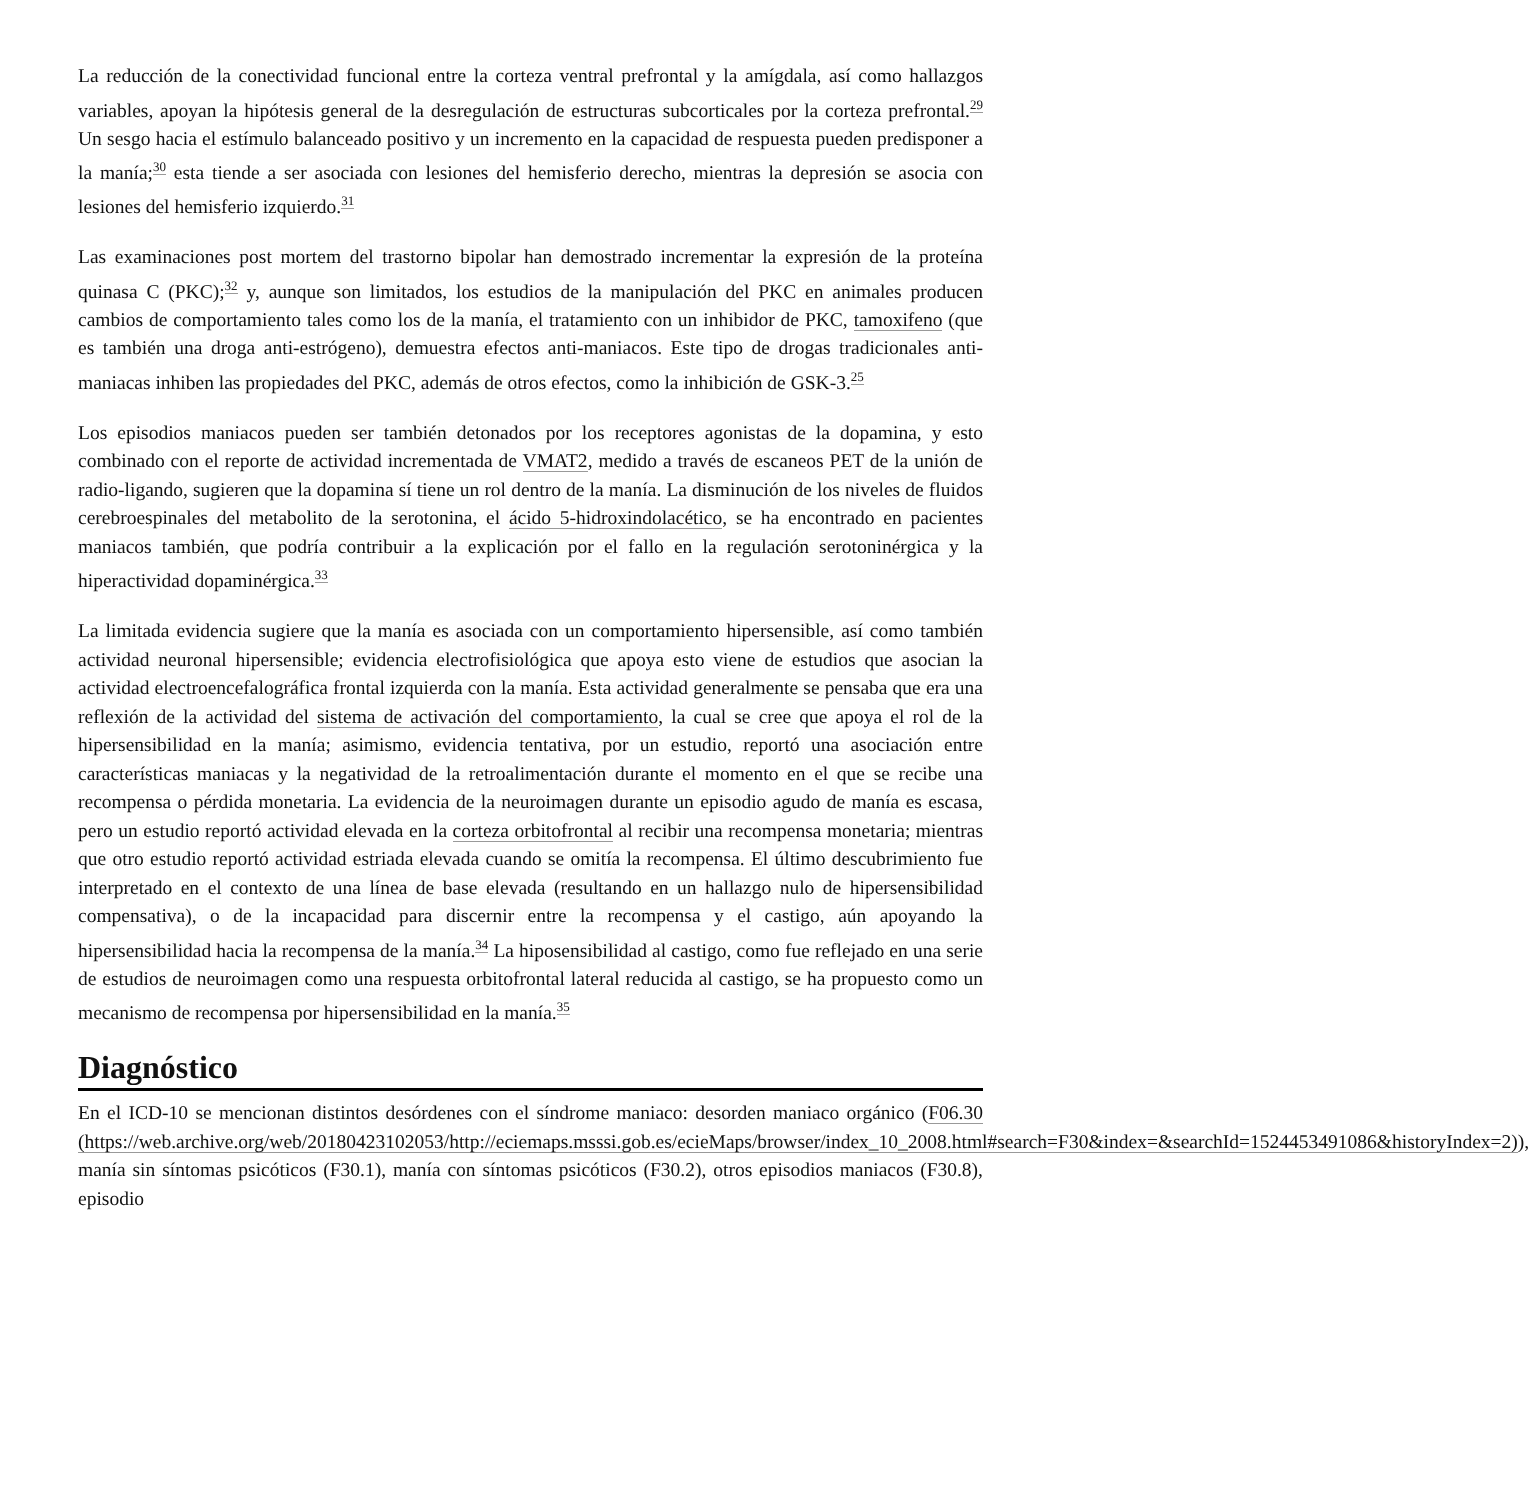La reducción de la conectividad funcional entre la corteza ventral prefrontal y la amígdala, así como hallazgos variables, apoyan la hipótesis general de la desregulación de estructuras subcorticales por la corteza prefrontal.<sup>29</sup> Un sesgo hacia el estímulo balanceado positivo y un incremento en la capacidad de respuesta pueden predisponer a la manía;<sup>30</sup> esta tiende a ser asociada con lesiones del hemisferio derecho, mientras la depresión se asocia con lesiones del hemisferio izquierdo.<sup>31</sup>
Las examinaciones post mortem del trastorno bipolar han demostrado incrementar la expresión de la proteína quinasa C (PKC);<sup>32</sup> y, aunque son limitados, los estudios de la manipulación del PKC en animales producen cambios de comportamiento tales como los de la manía, el tratamiento con un inhibidor de PKC, tamoxifeno (que es también una droga anti-estrógeno), demuestra efectos anti-maniacos. Este tipo de drogas tradicionales anti-maniacas inhiben las propiedades del PKC, además de otros efectos, como la inhibición de GSK-3.<sup>25</sup>
Los episodios maniacos pueden ser también detonados por los receptores agonistas de la dopamina, y esto combinado con el reporte de actividad incrementada de VMAT2, medido a través de escaneos PET de la unión de radio-ligando, sugieren que la dopamina sí tiene un rol dentro de la manía. La disminución de los niveles de fluidos cerebroespinales del metabolito de la serotonina, el ácido 5-hidroxindolacético, se ha encontrado en pacientes maniacos también, que podría contribuir a la explicación por el fallo en la regulación serotoninérgica y la hiperactividad dopaminérgica.<sup>33</sup>
La limitada evidencia sugiere que la manía es asociada con un comportamiento hipersensible, así como también actividad neuronal hipersensible; evidencia electrofisiológica que apoya esto viene de estudios que asocian la actividad electroencefalográfica frontal izquierda con la manía. Esta actividad generalmente se pensaba que era una reflexión de la actividad del sistema de activación del comportamiento, la cual se cree que apoya el rol de la hipersensibilidad en la manía; asimismo, evidencia tentativa, por un estudio, reportó una asociación entre características maniacas y la negatividad de la retroalimentación durante el momento en el que se recibe una recompensa o pérdida monetaria. La evidencia de la neuroimagen durante un episodio agudo de manía es escasa, pero un estudio reportó actividad elevada en la corteza orbitofrontal al recibir una recompensa monetaria; mientras que otro estudio reportó actividad estriada elevada cuando se omitía la recompensa. El último descubrimiento fue interpretado en el contexto de una línea de base elevada (resultando en un hallazgo nulo de hipersensibilidad compensativa), o de la incapacidad para discernir entre la recompensa y el castigo, aún apoyando la hipersensibilidad hacia la recompensa de la manía.<sup>34</sup> La hiposensibilidad al castigo, como fue reflejado en una serie de estudios de neuroimagen como una respuesta orbitofrontal lateral reducida al castigo, se ha propuesto como un mecanismo de recompensa por hipersensibilidad en la manía.<sup>35</sup>
Diagnóstico
En el ICD-10 se mencionan distintos desórdenes con el síndrome maniaco: desorden maniaco orgánico (F06.30 (https://web.archive.org/web/20180423102053/http://eciemaps.msssi.gob.es/ecieMaps/browser/index_10_2008.html#search=F30&index=&searchId=1524453491086&historyIndex=2)), manía sin síntomas psicóticos (F30.1), manía con síntomas psicóticos (F30.2), otros episodios maniacos (F30.8), episodio